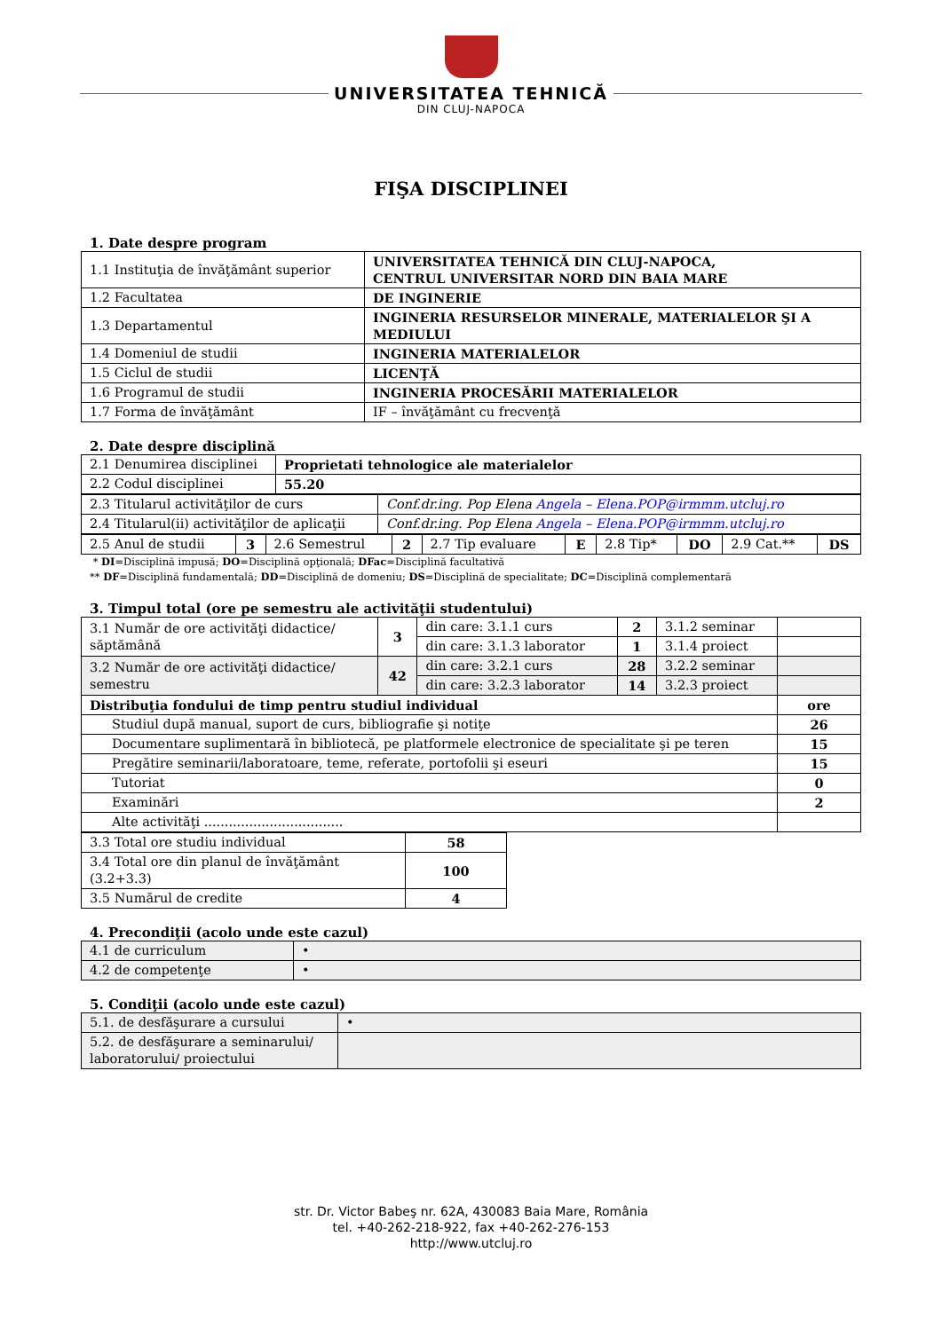UNIVERSITATEA TEHNICĂ
DIN CLUJ-NAPOCA
FIŞA DISCIPLINEI
1. Date despre program
| 1.1 Instituţia de învăţământ superior | UNIVERSITATEA TEHNICĂ DIN CLUJ-NAPOCA, CENTRUL UNIVERSITAR NORD DIN BAIA MARE |
| 1.2 Facultatea | DE INGINERIE |
| 1.3 Departamentul | INGINERIA RESURSELOR MINERALE, MATERIALELOR ŞI A MEDIULUI |
| 1.4 Domeniul de studii | INGINERIA MATERIALELOR |
| 1.5 Ciclul de studii | LICENŢĂ |
| 1.6 Programul de studii | INGINERIA PROCESĂRII MATERIALELOR |
| 1.7 Forma de învăţământ | IF – învăţământ cu frecvenţă |
2. Date despre disciplină
| 2.1 Denumirea disciplinei | Proprietati tehnologice ale materialelor |
| 2.2 Codul disciplinei | 55.20 |
| 2.3 Titularul activităţilor de curs | Conf.dr.ing. Pop Elena Angela – Elena.POP@irmmm.utcluj.ro |
| 2.4 Titularul(ii) activităţilor de aplicaţii | Conf.dr.ing. Pop Elena Angela – Elena.POP@irmmm.utcluj.ro |
| 2.5 Anul de studii | 3 | 2.6 Semestrul | 2 | 2.7 Tip evaluare | E | 2.8 Tip* | DO | 2.9 Cat.** | DS |
* DI=Disciplină impusă; DO=Disciplină opţională; DFac=Disciplină facultativă
** DF=Disciplină fundamentală; DD=Disciplină de domeniu; DS=Disciplină de specialitate; DC=Disciplină complementară
3. Timpul total (ore pe semestru ale activităţii studentului)
| 3.1 Număr de ore activităţi didactice/ săptămână | 3 | din care: 3.1.1 curs | 2 | 3.1.2 seminar | |
| | | din care: 3.1.3 laborator | 1 | 3.1.4 proiect | |
| 3.2 Număr de ore activităţi didactice/ semestru | 42 | din care: 3.2.1 curs | 28 | 3.2.2 seminar | |
| | | din care: 3.2.3 laborator | 14 | 3.2.3 proiect | |
| Distribuţia fondului de timp pentru studiul individual | | | | | ore |
| Studiul după manual, suport de curs, bibliografie şi notiţe | | | | | 26 |
| Documentare suplimentară în bibliotecă, pe platformele electronice de specialitate şi pe teren | | | | | 15 |
| Pregătire seminarii/laboratoare, teme, referate, portofolii şi eseuri | | | | | 15 |
| Tutoriat | | | | | 0 |
| Examinări | | | | | 2 |
| Alte activităţi .................................. | | | | | |
| 3.3 Total ore studiu individual | 58 |
| 3.4 Total ore din planul de învăţământ (3.2+3.3) | 100 |
| 3.5 Numărul de credite | 4 |
4. Precondiţii (acolo unde este cazul)
| 4.1 de curriculum | • |
| 4.2 de competenţe | • |
5. Condiţii (acolo unde este cazul)
| 5.1. de desfăşurare a cursului | • |
| 5.2. de desfăşurare a seminarului/ laboratorului/ proiectului | |
str. Dr. Victor Babeş nr. 62A, 430083 Baia Mare, România
tel. +40-262-218-922, fax +40-262-276-153
http://www.utcluj.ro